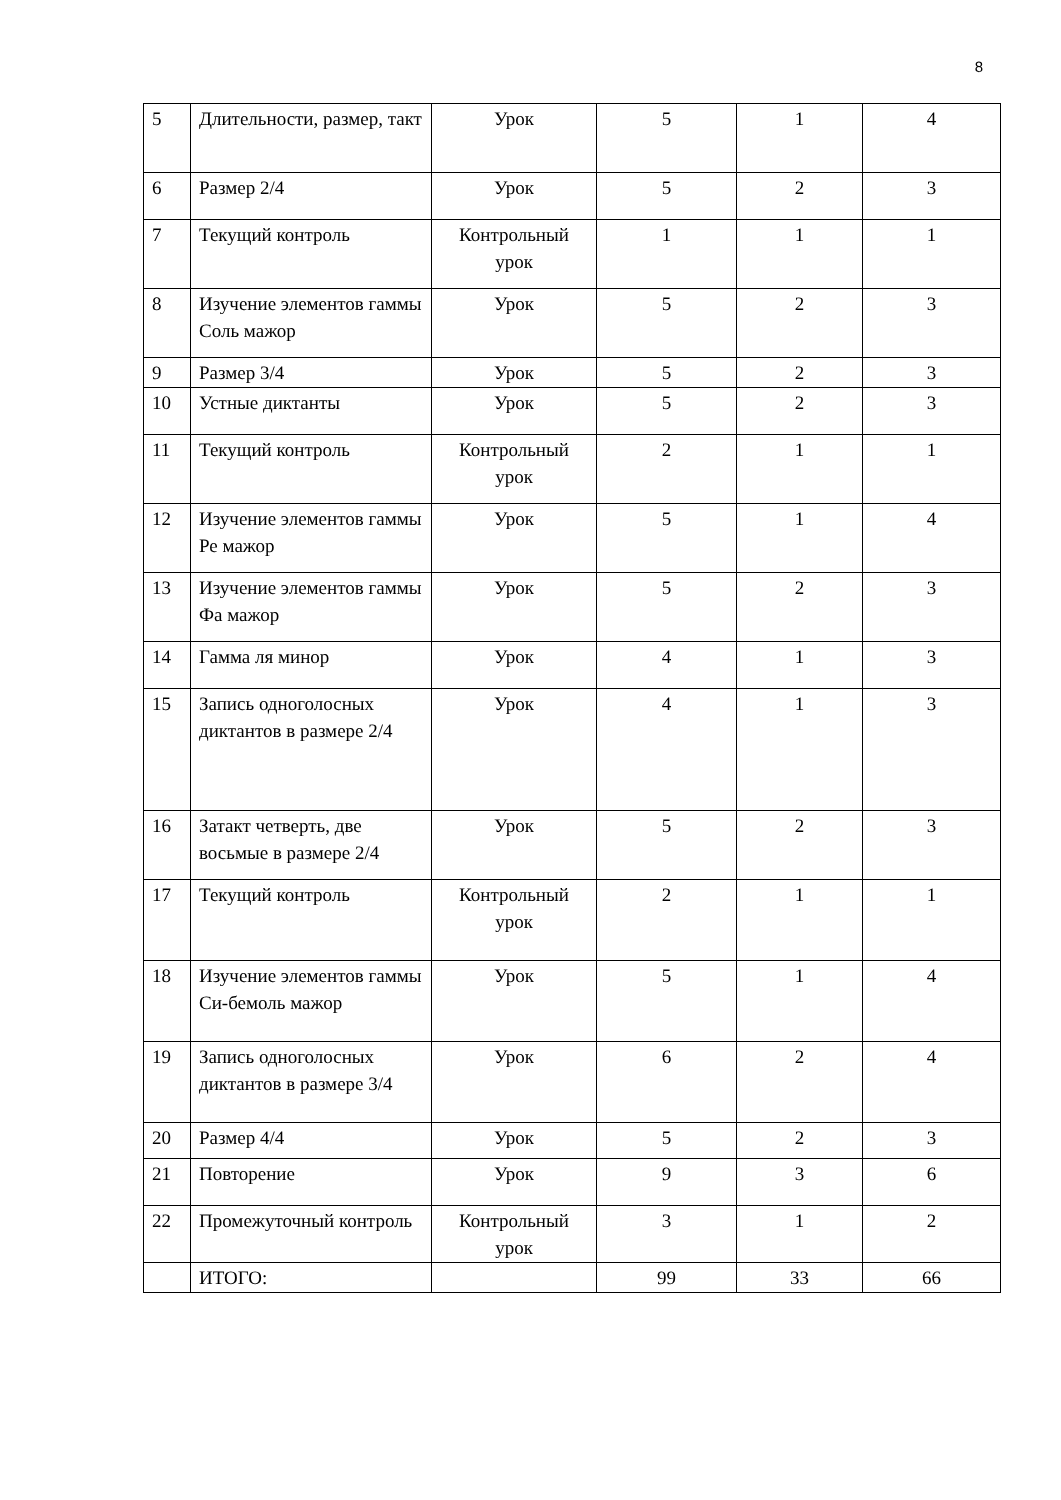8
| 5 | Длительности, размер, такт | Урок | 5 | 1 | 4 |
| 6 | Размер 2/4 | Урок | 5 | 2 | 3 |
| 7 | Текущий контроль | Контрольный урок | 1 | 1 | 1 |
| 8 | Изучение элементов гаммы Соль мажор | Урок | 5 | 2 | 3 |
| 9 | Размер 3/4 | Урок | 5 | 2 | 3 |
| 10 | Устные диктанты | Урок | 5 | 2 | 3 |
| 11 | Текущий контроль | Контрольный урок | 2 | 1 | 1 |
| 12 | Изучение элементов гаммы Ре мажор | Урок | 5 | 1 | 4 |
| 13 | Изучение элементов гаммы Фа мажор | Урок | 5 | 2 | 3 |
| 14 | Гамма ля минор | Урок | 4 | 1 | 3 |
| 15 | Запись одноголосных диктантов в размере 2/4 | Урок | 4 | 1 | 3 |
| 16 | Затакт четверть, две восьмые в размере 2/4 | Урок | 5 | 2 | 3 |
| 17 | Текущий контроль | Контрольный урок | 2 | 1 | 1 |
| 18 | Изучение элементов гаммы Си-бемоль мажор | Урок | 5 | 1 | 4 |
| 19 | Запись одноголосных диктантов в размере 3/4 | Урок | 6 | 2 | 4 |
| 20 | Размер 4/4 | Урок | 5 | 2 | 3 |
| 21 | Повторение | Урок | 9 | 3 | 6 |
| 22 | Промежуточный контроль | Контрольный урок | 3 | 1 | 2 |
| | ИТОГО: | | 99 | 33 | 66 |